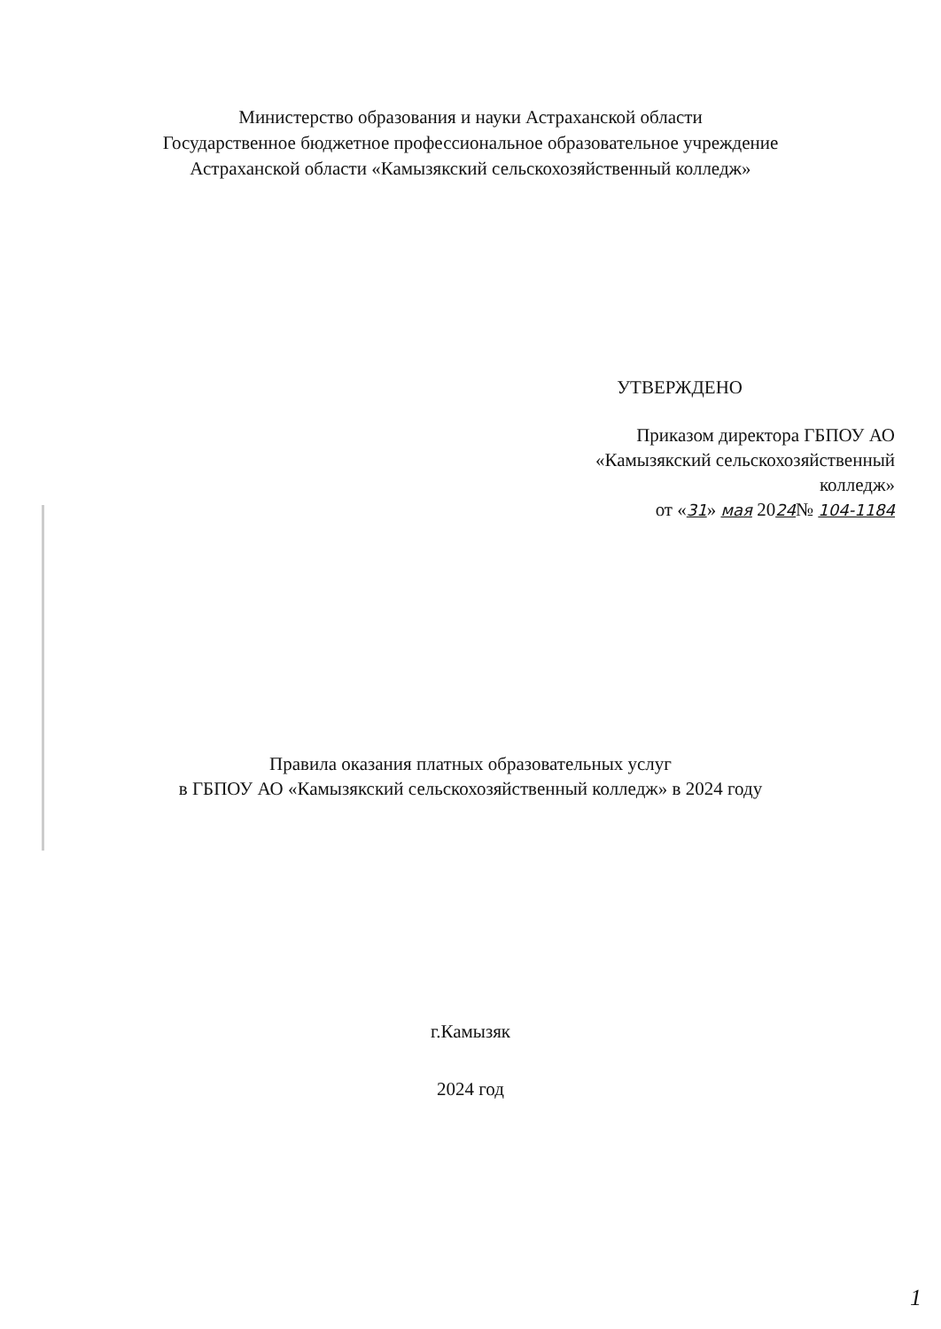Министерство образования и науки Астраханской области
Государственное бюджетное профессиональное образовательное учреждение
Астраханской области «Камызякский сельскохозяйственный колледж»
УТВЕРЖДЕНО
Приказом директора ГБПОУ АО
«Камызякский сельскохозяйственный
колледж»
от «31» мая 2024№ 104-1184
Правила оказания платных образовательных услуг
в ГБПОУ АО «Камызякский сельскохозяйственный колледж» в 2024 году
г.Камызяк
2024 год
1